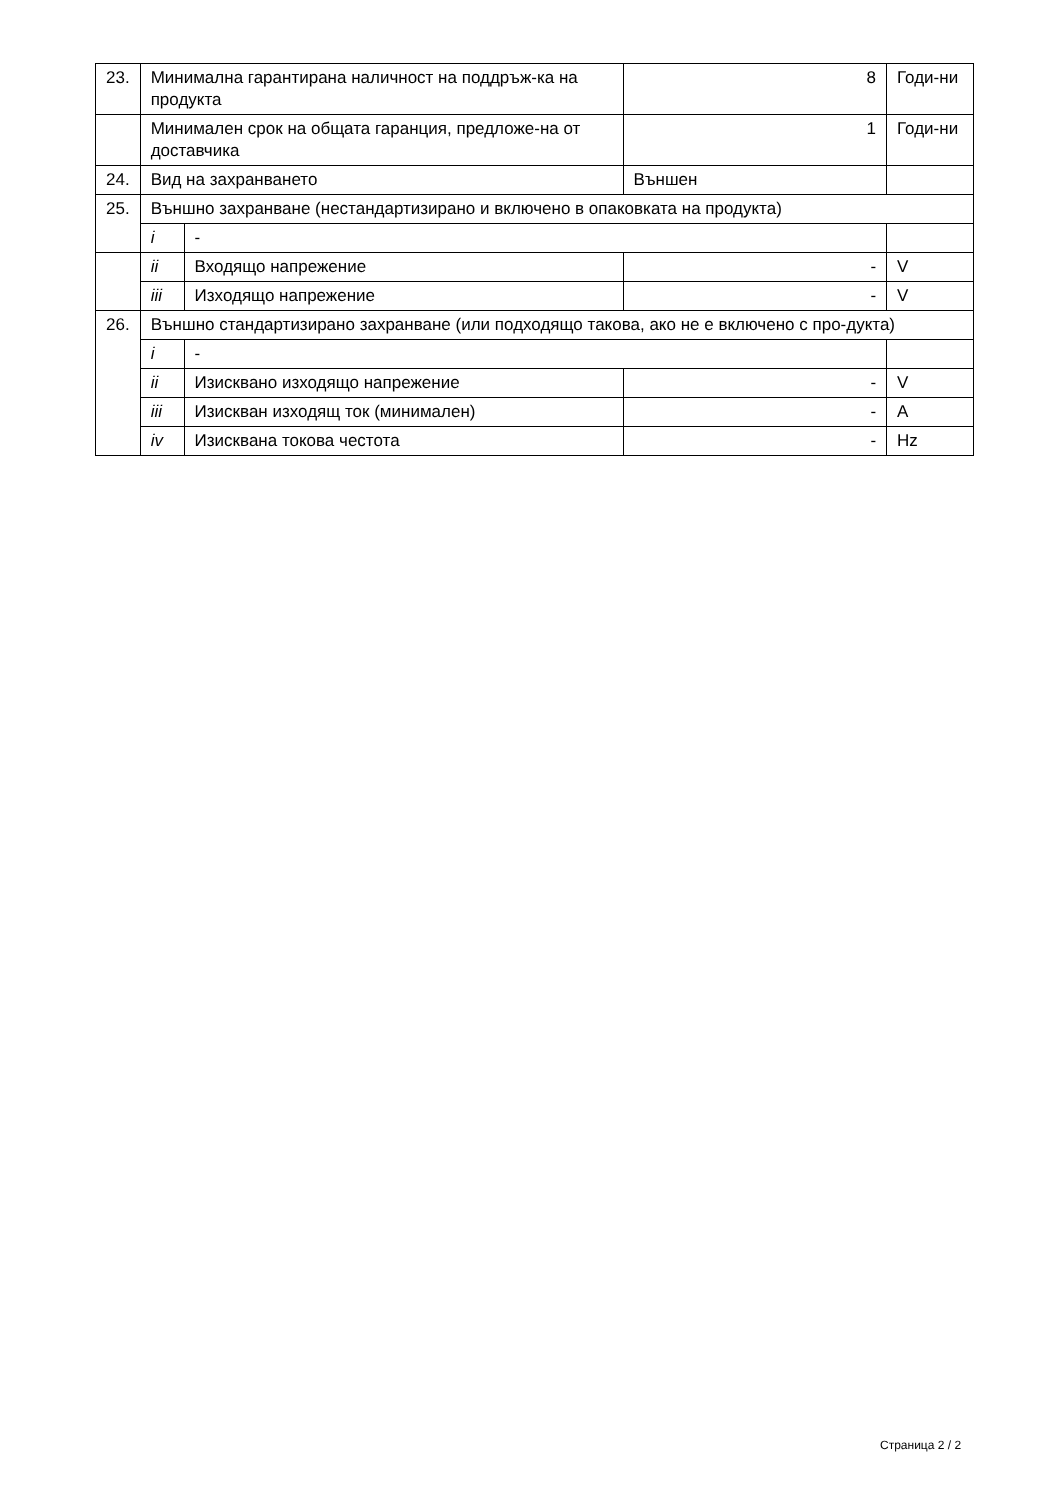| 23. | Минимална гарантирана наличност на поддръж-ка на продукта | | 8 | Годи-ни |
| | Минимален срок на общата гаранция, предложе-на от доставчика | | 1 | Годи-ни |
| 24. | Вид на захранването | | Външен | |
| 25. | Външно захранване (нестандартизирано и включено в опаковката на продукта) | | | |
| | i | - | | |
| | ii | Входящо напрежение | - | V |
| | iii | Изходящо напрежение | - | V |
| 26. | Външно стандартизирано захранване (или подходящо такова, ако не е включено с про-дукта) | | | |
| | i | - | | |
| | ii | Изисквано изходящо напрежение | - | V |
| | iii | Изискван изходящ ток (минимален) | - | A |
| | iv | Изисквана токова честота | - | Hz |
Страница 2 / 2